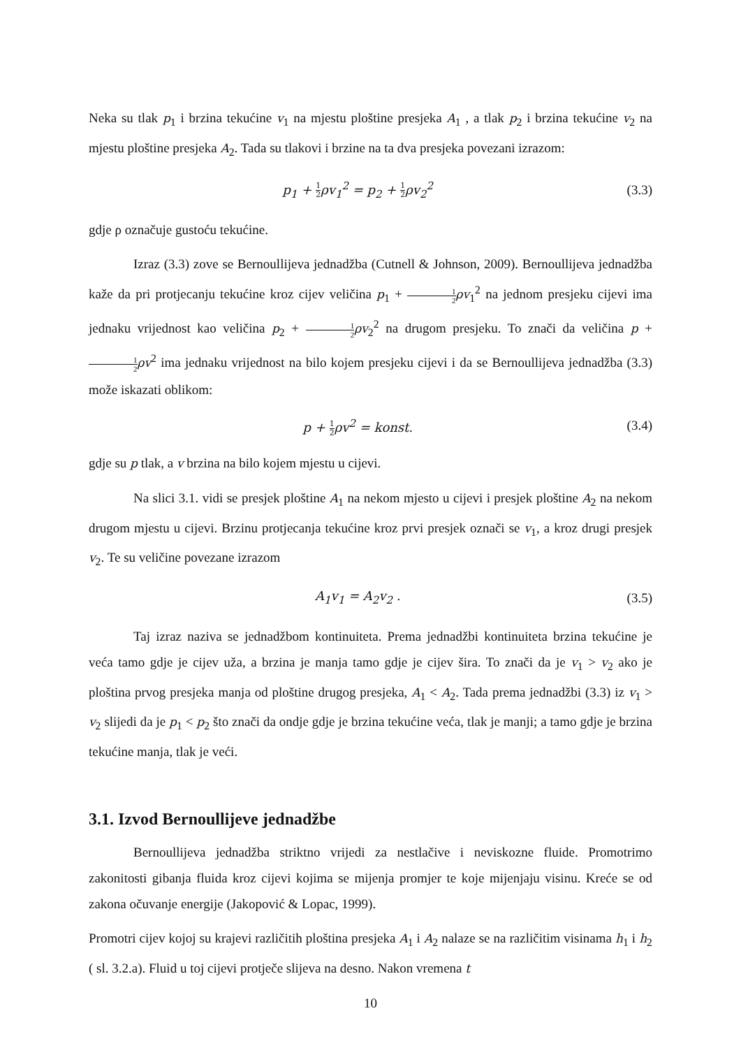Neka su tlak p<sub>1</sub> i brzina tekućine v<sub>1</sub> na mjestu ploštine presjeka A<sub>1</sub> , a tlak p<sub>2</sub> i brzina tekućine v<sub>2</sub> na mjestu ploštine presjeka A<sub>2</sub>. Tada su tlakovi i brzine na ta dva presjeka povezani izrazom:
p<sub>1</sub> + 1 2ρv<sub>1</sub><sup>2</sup> = p<sub>2</sub> + 1 2ρv<sub>2</sub><sup>2</sup> (3.3)
gdje ρ označuje gustoću tekućine.
Izraz (3.3) zove se Bernoullijeva jednadžba (Cutnell & Johnson, 2009). Bernoullijeva jednadžba kaže da pri protjecanju tekućine kroz cijev veličina p<sub>1</sub> + 1 2 ρv<sub>1</sub><sup>2</sup> na jednom presjeku cijevi ima jednaku vrijednost kao veličina p<sub>2</sub> + 1 2 ρv<sub>2</sub><sup>2</sup> na drugom presjeku. To znači da veličina p + 1 2 ρv<sup>2</sup> ima jednaku vrijednost na bilo kojem presjeku cijevi i da se Bernoullijeva jednadžba (3.3) može iskazati oblikom:
p + 1 2ρv<sup>2</sup> = konst. (3.4)
gdje su p tlak, a v brzina na bilo kojem mjestu u cijevi.
Na slici 3.1. vidi se presjek ploštine A<sub>1</sub> na nekom mjesto u cijevi i presjek ploštine A<sub>2</sub> na nekom drugom mjestu u cijevi. Brzinu protjecanja tekućine kroz prvi presjek označi se v<sub>1</sub>, a kroz drugi presjek v<sub>2</sub>. Te su veličine povezane izrazom
A<sub>1</sub>v<sub>1</sub> = A<sub>2</sub>v<sub>2</sub> . (3.5)
Taj izraz naziva se jednadžbom kontinuiteta. Prema jednadžbi kontinuiteta brzina tekućine je veća tamo gdje je cijev uža, a brzina je manja tamo gdje je cijev šira. To znači da je v<sub>1</sub> > v<sub>2</sub> ako je ploština prvog presjeka manja od ploštine drugog presjeka, A<sub>1</sub> < A<sub>2</sub>. Tada prema jednadžbi (3.3) iz v<sub>1</sub> > v<sub>2</sub> slijedi da je p<sub>1</sub> < p<sub>2</sub> što znači da ondje gdje je brzina tekućine veća, tlak je manji; a tamo gdje je brzina tekućine manja, tlak je veći.
3.1. Izvod Bernoullijeve jednadžbe
Bernoullijeva jednadžba striktno vrijedi za nestlačive i neviskozne fluide. Promotrimo zakonitosti gibanja fluida kroz cijevi kojima se mijenja promjer te koje mijenjaju visinu. Kreće se od zakona očuvanje energije (Jakopović & Lopac, 1999).
Promotri cijev kojoj su krajevi različitih ploština presjeka A<sub>1</sub> i A<sub>2</sub> nalaze se na različitim visinama h<sub>1</sub> i h<sub>2</sub> ( sl. 3.2.a). Fluid u toj cijevi protječe slijeva na desno. Nakon vremena t
10